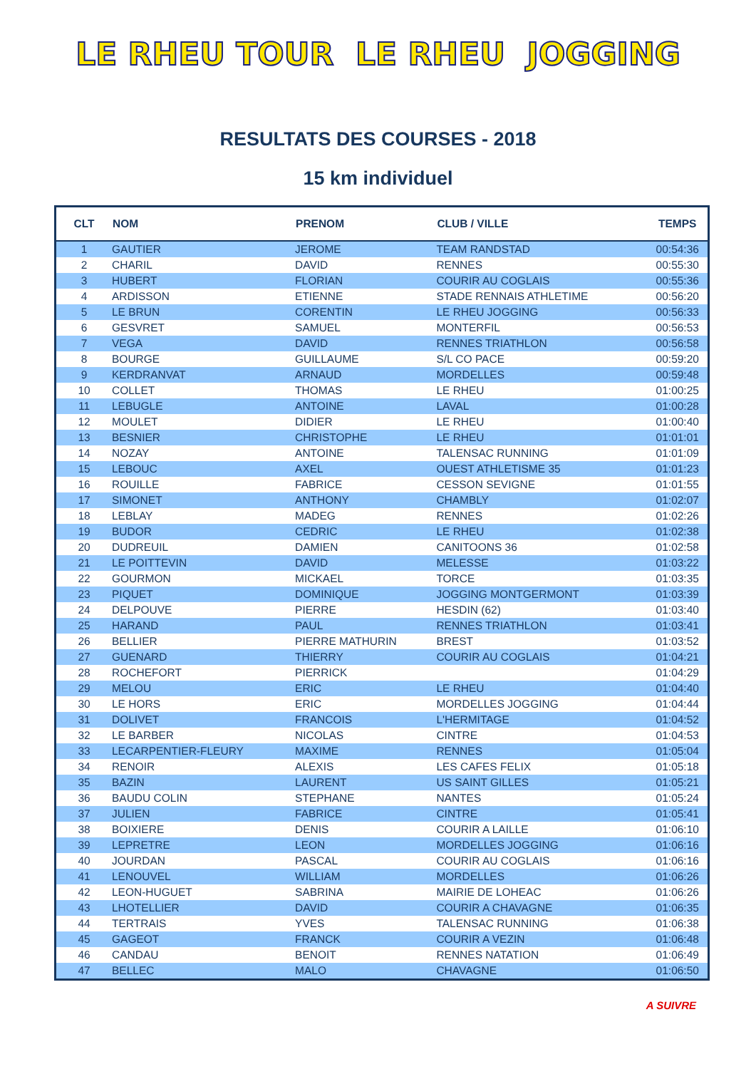LE RHEU TOUR LE RHEU JOGGING
RESULTATS DES COURSES - 2018
15 km individuel
| CLT | NOM | PRENOM | CLUB / VILLE | TEMPS |
| --- | --- | --- | --- | --- |
| 1 | GAUTIER | JEROME | TEAM RANDSTAD | 00:54:36 |
| 2 | CHARIL | DAVID | RENNES | 00:55:30 |
| 3 | HUBERT | FLORIAN | COURIR AU COGLAIS | 00:55:36 |
| 4 | ARDISSON | ETIENNE | STADE RENNAIS ATHLETIME | 00:56:20 |
| 5 | LE BRUN | CORENTIN | LE RHEU JOGGING | 00:56:33 |
| 6 | GESVRET | SAMUEL | MONTERFIL | 00:56:53 |
| 7 | VEGA | DAVID | RENNES TRIATHLON | 00:56:58 |
| 8 | BOURGE | GUILLAUME | S/L CO PACE | 00:59:20 |
| 9 | KERDRANVAT | ARNAUD | MORDELLES | 00:59:48 |
| 10 | COLLET | THOMAS | LE RHEU | 01:00:25 |
| 11 | LEBUGLE | ANTOINE | LAVAL | 01:00:28 |
| 12 | MOULET | DIDIER | LE RHEU | 01:00:40 |
| 13 | BESNIER | CHRISTOPHE | LE RHEU | 01:01:01 |
| 14 | NOZAY | ANTOINE | TALENSAC RUNNING | 01:01:09 |
| 15 | LEBOUC | AXEL | OUEST ATHLETISME 35 | 01:01:23 |
| 16 | ROUILLE | FABRICE | CESSON SEVIGNE | 01:01:55 |
| 17 | SIMONET | ANTHONY | CHAMBLY | 01:02:07 |
| 18 | LEBLAY | MADEG | RENNES | 01:02:26 |
| 19 | BUDOR | CEDRIC | LE RHEU | 01:02:38 |
| 20 | DUDREUIL | DAMIEN | CANITOONS 36 | 01:02:58 |
| 21 | LE POITTEVIN | DAVID | MELESSE | 01:03:22 |
| 22 | GOURMON | MICKAEL | TORCE | 01:03:35 |
| 23 | PIQUET | DOMINIQUE | JOGGING MONTGERMONT | 01:03:39 |
| 24 | DELPOUVE | PIERRE | HESDIN (62) | 01:03:40 |
| 25 | HARAND | PAUL | RENNES TRIATHLON | 01:03:41 |
| 26 | BELLIER | PIERRE MATHURIN | BREST | 01:03:52 |
| 27 | GUENARD | THIERRY | COURIR AU COGLAIS | 01:04:21 |
| 28 | ROCHEFORT | PIERRICK | | 01:04:29 |
| 29 | MELOU | ERIC | LE RHEU | 01:04:40 |
| 30 | LE HORS | ERIC | MORDELLES JOGGING | 01:04:44 |
| 31 | DOLIVET | FRANCOIS | L'HERMITAGE | 01:04:52 |
| 32 | LE BARBER | NICOLAS | CINTRE | 01:04:53 |
| 33 | LECARPENTIER-FLEURY | MAXIME | RENNES | 01:05:04 |
| 34 | RENOIR | ALEXIS | LES CAFES FELIX | 01:05:18 |
| 35 | BAZIN | LAURENT | US SAINT GILLES | 01:05:21 |
| 36 | BAUDU COLIN | STEPHANE | NANTES | 01:05:24 |
| 37 | JULIEN | FABRICE | CINTRE | 01:05:41 |
| 38 | BOIXIERE | DENIS | COURIR A LAILLE | 01:06:10 |
| 39 | LEPRETRE | LEON | MORDELLES JOGGING | 01:06:16 |
| 40 | JOURDAN | PASCAL | COURIR AU COGLAIS | 01:06:16 |
| 41 | LENOUVEL | WILLIAM | MORDELLES | 01:06:26 |
| 42 | LEON-HUGUET | SABRINA | MAIRIE DE LOHEAC | 01:06:26 |
| 43 | LHOTELLIER | DAVID | COURIR A CHAVAGNE | 01:06:35 |
| 44 | TERTRAIS | YVES | TALENSAC RUNNING | 01:06:38 |
| 45 | GAGEOT | FRANCK | COURIR A VEZIN | 01:06:48 |
| 46 | CANDAU | BENOIT | RENNES NATATION | 01:06:49 |
| 47 | BELLEC | MALO | CHAVAGNE | 01:06:50 |
A SUIVRE